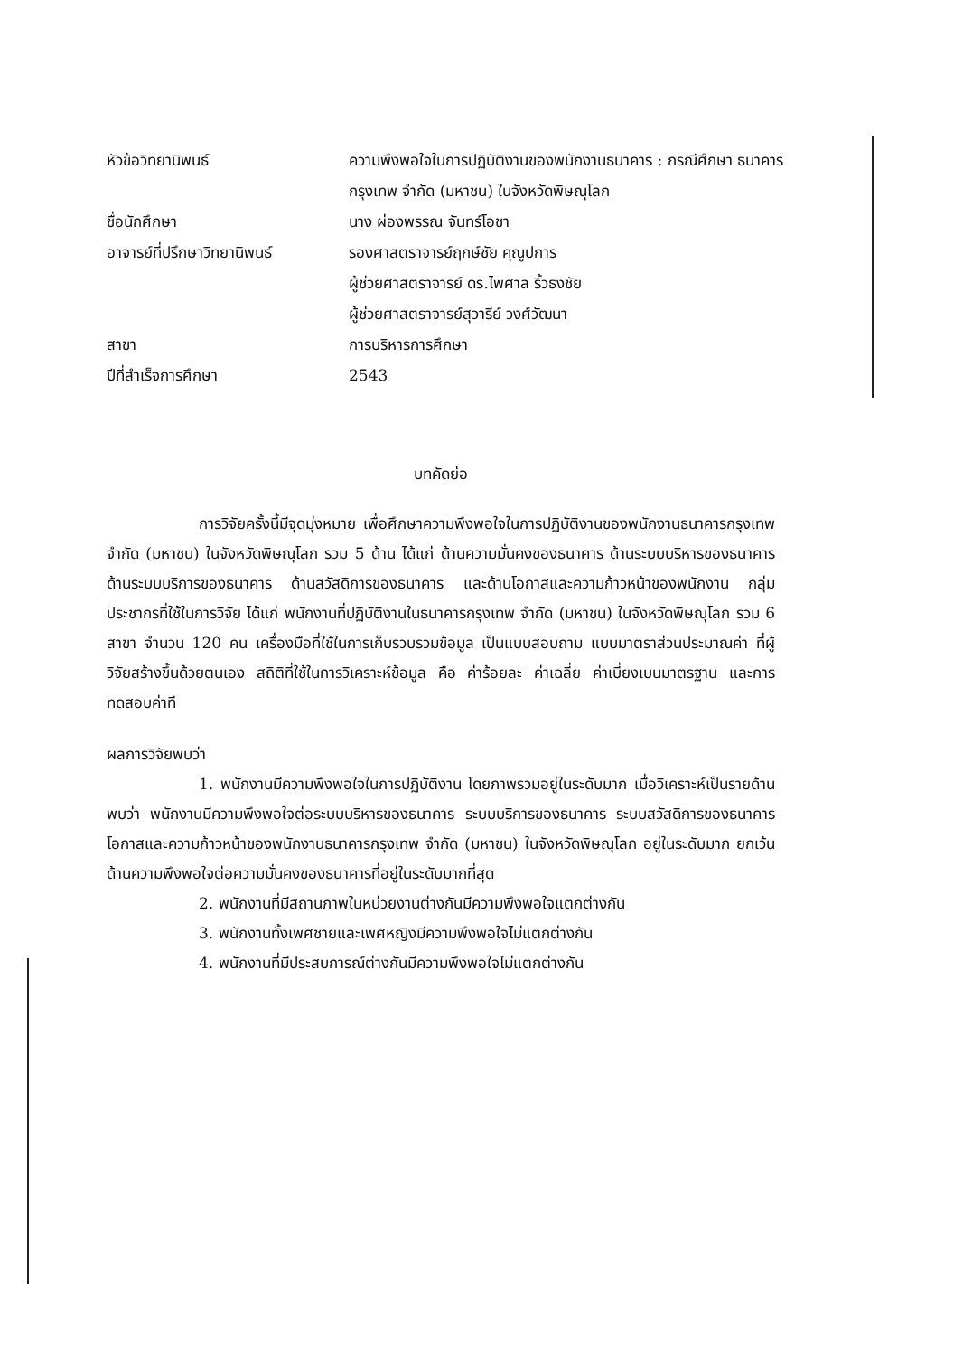หัวข้อวิทยานิพนธ์ ความพึงพอใจในการปฏิบัติงานของพนักงานธนาคาร : กรณีศึกษา ธนาคารกรุงเทพ จำกัด (มหาชน) ในจังหวัดพิษณุโลก
ชื่อนักศึกษา นาง ผ่องพรรณ จันทร์โอชา
อาจารย์ที่ปรึกษาวิทยานิพนธ์
รองศาสตราจารย์ฤกษ์ชัย คุณูปการ
ผู้ช่วยศาสตราจารย์ ดร.ไพศาล ริ้วธงชัย
ผู้ช่วยศาสตราจารย์สุวารีย์ วงศ์วัฒนา
สาขา การบริหารการศึกษา
ปีที่สำเร็จการศึกษา 2543
บทคัดย่อ
การวิจัยครั้งนี้มีจุดมุ่งหมาย เพื่อศึกษาความพึงพอใจในการปฏิบัติงานของพนักงานธนาคารกรุงเทพ จำกัด (มหาชน) ในจังหวัดพิษณุโลก รวม 5 ด้าน ได้แก่ ด้านความมั่นคงของธนาคาร ด้านระบบบริหารของธนาคาร ด้านระบบบริการของธนาคาร ด้านสวัสดิการของธนาคาร และด้านโอกาสและความก้าวหน้าของพนักงาน กลุ่มประชากรที่ใช้ในการวิจัย ได้แก่ พนักงานที่ปฏิบัติงานในธนาคารกรุงเทพ จำกัด (มหาชน) ในจังหวัดพิษณุโลก รวม 6 สาขา จำนวน 120 คน เครื่องมือที่ใช้ในการเก็บรวบรวมข้อมูล เป็นแบบสอบถาม แบบมาตราส่วนประมาณค่า ที่ผู้วิจัยสร้างขึ้นด้วยตนเอง สถิติที่ใช้ในการวิเคราะห์ข้อมูล คือ ค่าร้อยละ ค่าเฉลี่ย ค่าเบี่ยงเบนมาตรฐาน และการทดสอบค่าที
ผลการวิจัยพบว่า
1. พนักงานมีความพึงพอใจในการปฏิบัติงาน โดยภาพรวมอยู่ในระดับมาก เมื่อวิเคราะห์เป็นรายด้านพบว่า พนักงานมีความพึงพอใจต่อระบบบริหารของธนาคาร ระบบบริการของธนาคาร ระบบสวัสดิการของธนาคาร โอกาสและความก้าวหน้าของพนักงานธนาคารกรุงเทพ จำกัด (มหาชน) ในจังหวัดพิษณุโลก อยู่ในระดับมาก ยกเว้น ด้านความพึงพอใจต่อความมั่นคงของธนาคารที่อยู่ในระดับมากที่สุด
2. พนักงานที่มีสถานภาพในหน่วยงานต่างกันมีความพึงพอใจแตกต่างกัน
3. พนักงานทั้งเพศชายและเพศหญิงมีความพึงพอใจไม่แตกต่างกัน
4. พนักงานที่มีประสบการณ์ต่างกันมีความพึงพอใจไม่แตกต่างกัน